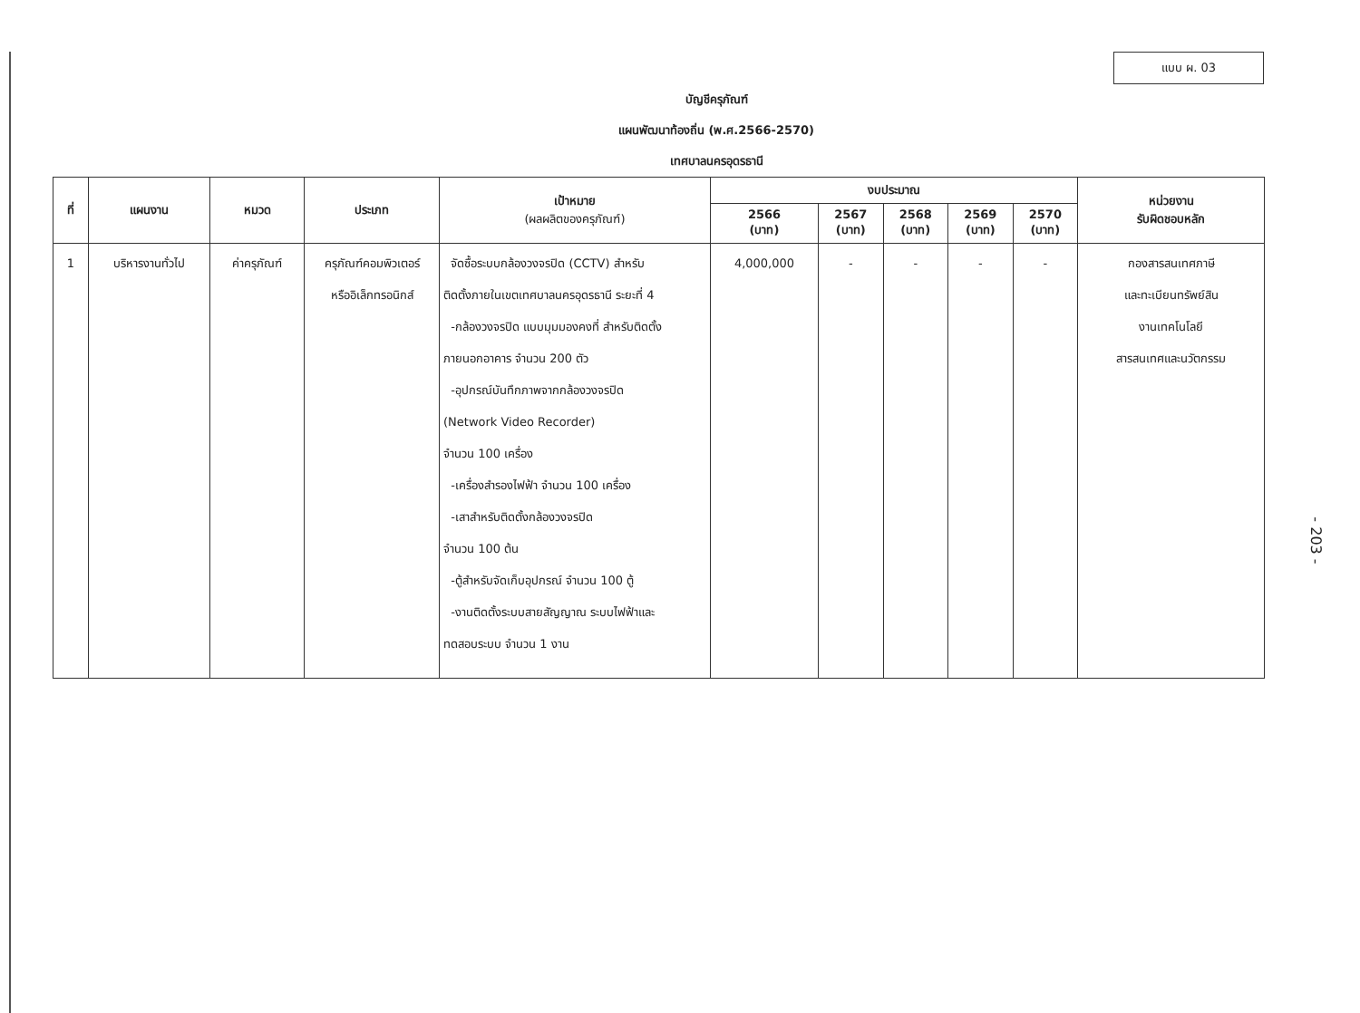แบบ ผ. 03
บัญชีครุภัณฑ์
แผนพัฒนาท้องถิ่น (พ.ศ.2566-2570)
เทศบาลนครอุดรธานี
| ที่ | แผนงาน | หมวด | ประเภท | เป้าหมาย (ผลผลิตของครุภัณฑ์) | งบประมาณ | | | | | หน่วยงาน รับผิดชอบหลัก |
| --- | --- | --- | --- | --- | --- | --- | --- | --- | --- | --- |
| | | | | | 2566 (บาท) | 2567 (บาท) | 2568 (บาท) | 2569 (บาท) | 2570 (บาท) | |
| 1 | บริหารงานทั่วไป | ค่าครุภัณฑ์ | ครุภัณฑ์คอมพิวเตอร์ หรืออิเล็กทรอนิกส์ | จัดซื้อระบบกล้องวงจรปิด (CCTV) สำหรับ ติดตั้งภายในเขตเทศบาลนครอุดรธานี ระยะที่ 4 -กล้องวงจรปิด แบบมุมมองคงที่ สำหรับติดตั้ง ภายนอกอาคาร จำนวน 200 ตัว -อุปกรณ์บันทึกภาพจากกล้องวงจรปิด (Network Video Recorder) จำนวน 100 เครื่อง -เครื่องสำรองไฟฟ้า จำนวน 100 เครื่อง -เสาสำหรับติดตั้งกล้องวงจรปิด จำนวน 100 ต้น -ตู้สำหรับจัดเก็บอุปกรณ์ จำนวน 100 ตู้ -งานติดตั้งระบบสายสัญญาณ ระบบไฟฟ้าและ ทดสอบระบบ จำนวน 1 งาน | 4,000,000 | - | - | - | - | กองสารสนเทศภาษี และทะเบียนทรัพย์สิน งานเทคโนโลยี สารสนเทศและนวัตกรรม |
- 203 -